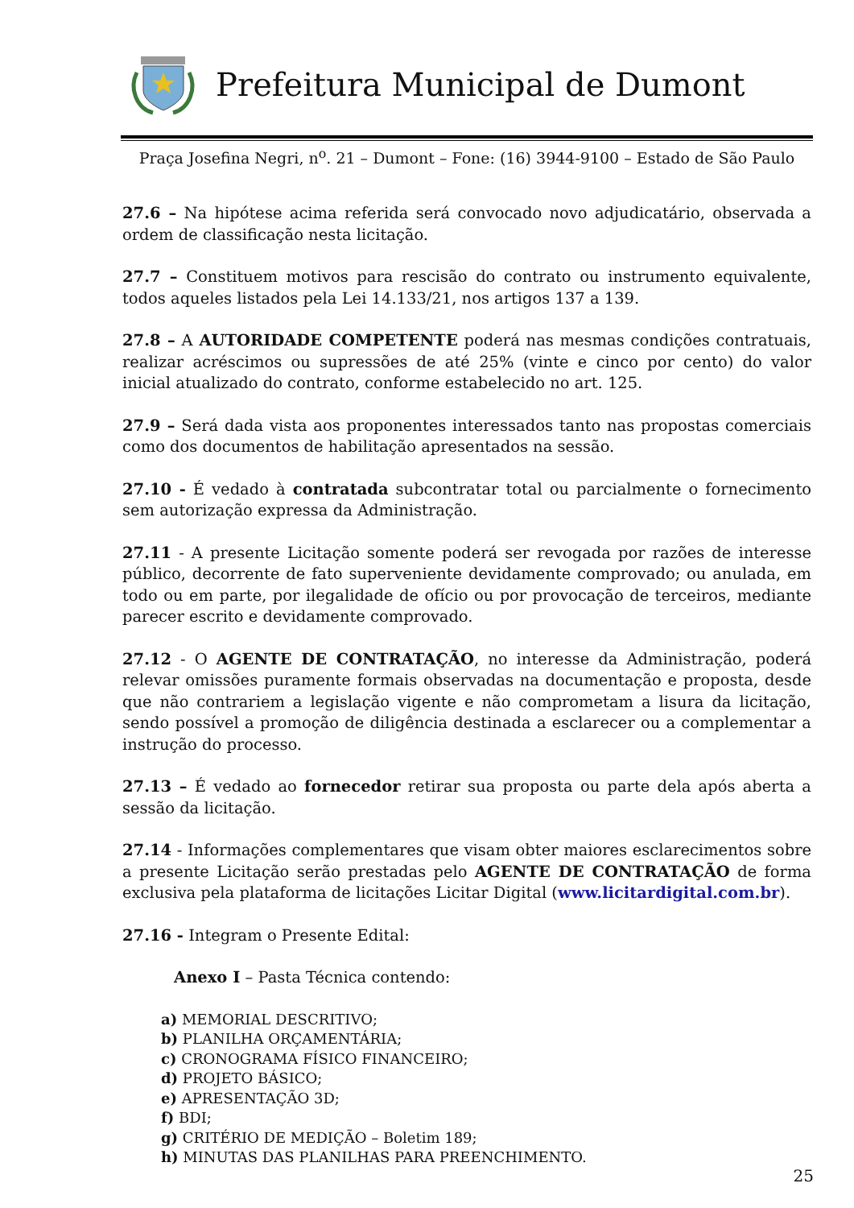Prefeitura Municipal de Dumont
Praça Josefina Negri, n<sup>o</sup>. 21 – Dumont – Fone: (16) 3944-9100 – Estado de São Paulo
27.6 – Na hipótese acima referida será convocado novo adjudicatário, observada a ordem de classificação nesta licitação.
27.7 – Constituem motivos para rescisão do contrato ou instrumento equivalente, todos aqueles listados pela Lei 14.133/21, nos artigos 137 a 139.
27.8 – A AUTORIDADE COMPETENTE poderá nas mesmas condições contratuais, realizar acréscimos ou supressões de até 25% (vinte e cinco por cento) do valor inicial atualizado do contrato, conforme estabelecido no art. 125.
27.9 – Será dada vista aos proponentes interessados tanto nas propostas comerciais como dos documentos de habilitação apresentados na sessão.
27.10 - É vedado à contratada subcontratar total ou parcialmente o fornecimento sem autorização expressa da Administração.
27.11 - A presente Licitação somente poderá ser revogada por razões de interesse público, decorrente de fato superveniente devidamente comprovado; ou anulada, em todo ou em parte, por ilegalidade de ofício ou por provocação de terceiros, mediante parecer escrito e devidamente comprovado.
27.12 - O AGENTE DE CONTRATAÇÃO, no interesse da Administração, poderá relevar omissões puramente formais observadas na documentação e proposta, desde que não contrariem a legislação vigente e não comprometam a lisura da licitação, sendo possível a promoção de diligência destinada a esclarecer ou a complementar a instrução do processo.
27.13 – É vedado ao fornecedor retirar sua proposta ou parte dela após aberta a sessão da licitação.
27.14 - Informações complementares que visam obter maiores esclarecimentos sobre a presente Licitação serão prestadas pelo AGENTE DE CONTRATAÇÃO de forma exclusiva pela plataforma de licitações Licitar Digital (www.licitardigital.com.br).
27.16 - Integram o Presente Edital:
Anexo I – Pasta Técnica contendo:
a) MEMORIAL DESCRITIVO;
b) PLANILHA ORÇAMENTÁRIA;
c) CRONOGRAMA FÍSICO FINANCEIRO;
d) PROJETO BÁSICO;
e) APRESENTAÇÃO 3D;
f) BDI;
g) CRITÉRIO DE MEDIÇÃO – Boletim 189;
h) MINUTAS DAS PLANILHAS PARA PREENCHIMENTO.
25